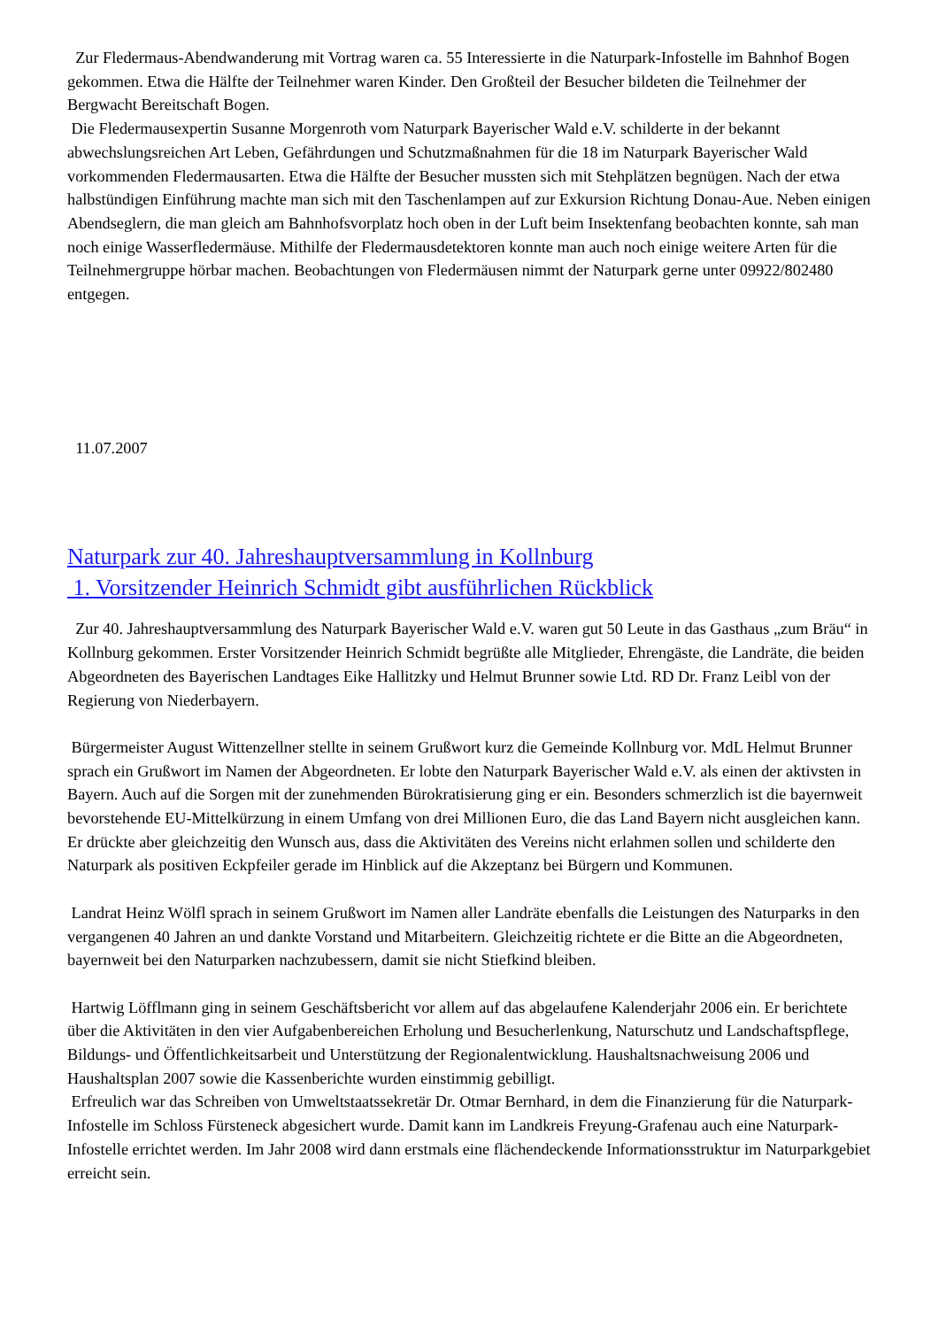Zur Fledermaus-Abendwanderung mit Vortrag waren ca. 55 Interessierte in die Naturpark-Infostelle im Bahnhof Bogen gekommen. Etwa die Hälfte der Teilnehmer waren Kinder. Den Großteil der Besucher bildeten die Teilnehmer der Bergwacht Bereitschaft Bogen.
Die Fledermausexpertin Susanne Morgenroth vom Naturpark Bayerischer Wald e.V. schilderte in der bekannt abwechslungsreichen Art Leben, Gefährdungen und Schutzmaßnahmen für die 18 im Naturpark Bayerischer Wald vorkommenden Fledermausarten. Etwa die Hälfte der Besucher mussten sich mit Stehplätzen begnügen. Nach der etwa halbstündigen Einführung machte man sich mit den Taschenlampen auf zur Exkursion Richtung Donau-Aue. Neben einigen Abendseglern, die man gleich am Bahnhofsvorplatz hoch oben in der Luft beim Insektenfang beobachten konnte, sah man noch einige Wasserfledermäuse. Mithilfe der Fledermausdetektoren konnte man auch noch einige weitere Arten für die Teilnehmergruppe hörbar machen. Beobachtungen von Fledermäusen nimmt der Naturpark gerne unter 09922/802480 entgegen.
11.07.2007
Naturpark zur 40. Jahreshauptversammlung in Kollnburg
1. Vorsitzender Heinrich Schmidt gibt ausführlichen Rückblick
Zur 40. Jahreshauptversammlung des Naturpark Bayerischer Wald e.V. waren gut 50 Leute in das Gasthaus „zum Bräu“ in Kollnburg gekommen. Erster Vorsitzender Heinrich Schmidt begrüßte alle Mitglieder, Ehrengäste, die Landräte, die beiden Abgeordneten des Bayerischen Landtages Eike Hallitzky und Helmut Brunner sowie Ltd. RD Dr. Franz Leibl von der Regierung von Niederbayern.
Bürgermeister August Wittenzellner stellte in seinem Grußwort kurz die Gemeinde Kollnburg vor. MdL Helmut Brunner sprach ein Grußwort im Namen der Abgeordneten. Er lobte den Naturpark Bayerischer Wald e.V. als einen der aktivsten in Bayern. Auch auf die Sorgen mit der zunehmenden Bürokratisierung ging er ein. Besonders schmerzlich ist die bayernweit bevorstehende EU-Mittelkürzung in einem Umfang von drei Millionen Euro, die das Land Bayern nicht ausgleichen kann. Er drückte aber gleichzeitig den Wunsch aus, dass die Aktivitäten des Vereins nicht erlahmen sollen und schilderte den Naturpark als positiven Eckpfeiler gerade im Hinblick auf die Akzeptanz bei Bürgern und Kommunen.
Landrat Heinz Wölfl sprach in seinem Grußwort im Namen aller Landräte ebenfalls die Leistungen des Naturparks in den vergangenen 40 Jahren an und dankte Vorstand und Mitarbeitern. Gleichzeitig richtete er die Bitte an die Abgeordneten, bayernweit bei den Naturparken nachzubessern, damit sie nicht Stiefkind bleiben.
Hartwig Löfflmann ging in seinem Geschäftsbericht vor allem auf das abgelaufene Kalenderjahr 2006 ein. Er berichtete über die Aktivitäten in den vier Aufgabenbereichen Erholung und Besucherlenkung, Naturschutz und Landschaftspflege, Bildungs- und Öffentlichkeitsarbeit und Unterstützung der Regionalentwicklung. Haushaltsnachweisung 2006 und Haushaltsplan 2007 sowie die Kassenberichte wurden einstimmig gebilligt.
Erfreulich war das Schreiben von Umweltstaatssekretär Dr. Otmar Bernhard, in dem die Finanzierung für die Naturpark-Infostelle im Schloss Fürsteneck abgesichert wurde. Damit kann im Landkreis Freyung-Grafenau auch eine Naturpark-Infostelle errichtet werden. Im Jahr 2008 wird dann erstmals eine flächendeckende Informationsstruktur im Naturparkgebiet erreicht sein.